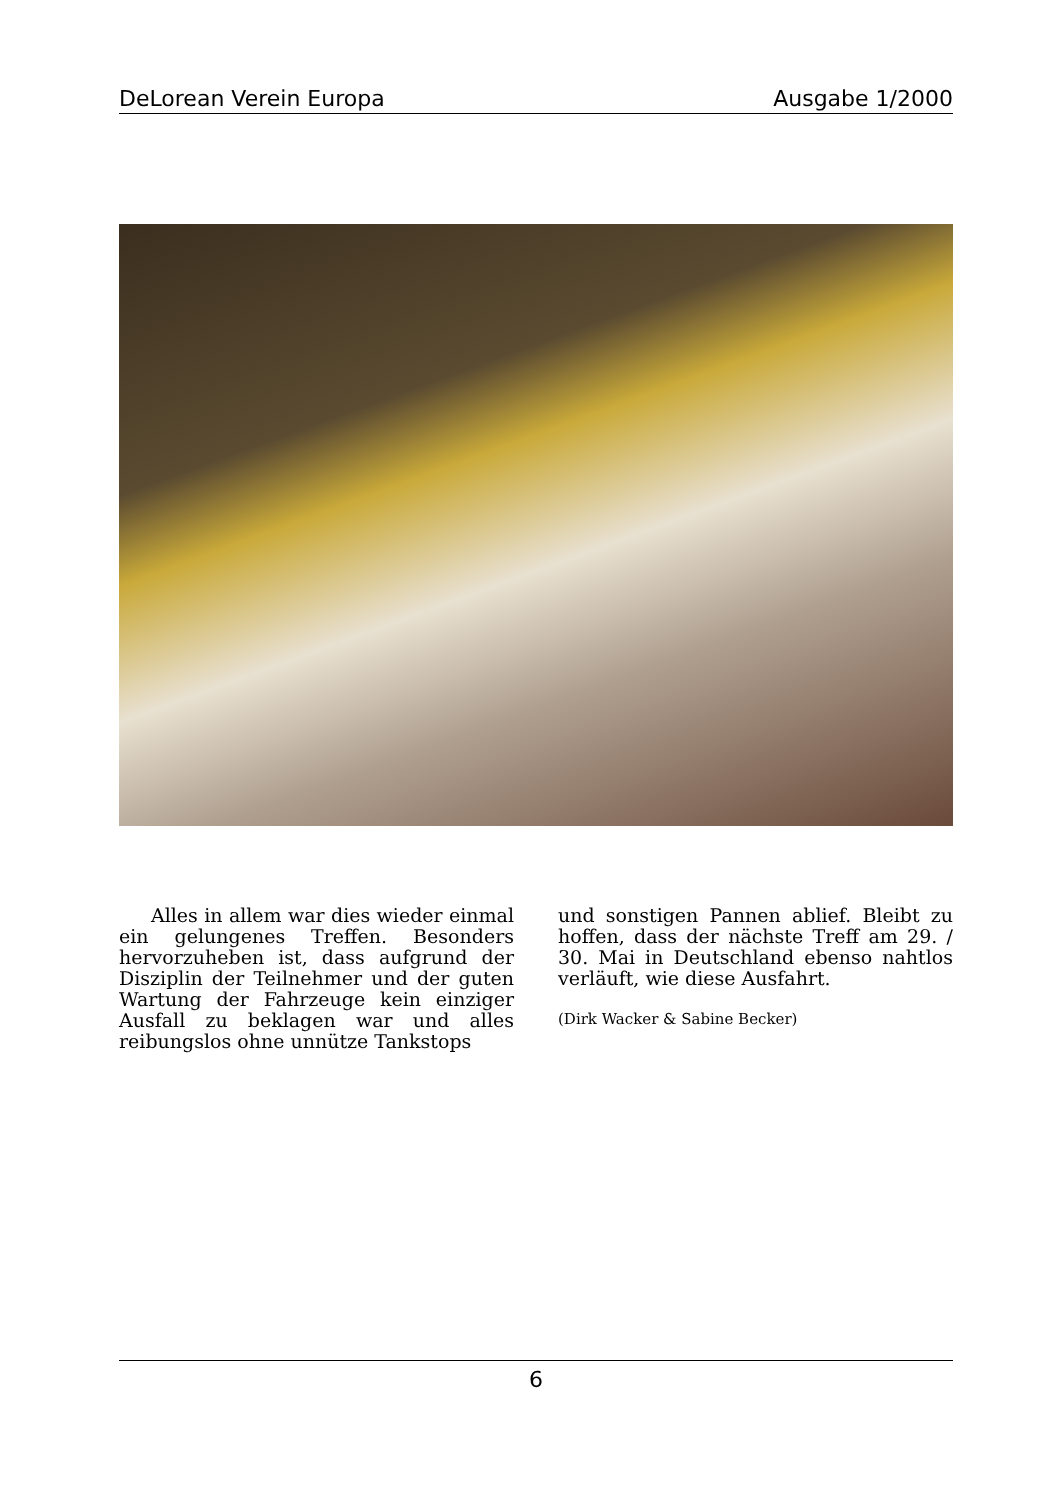DeLorean Verein Europa Ausgabe 1/2000
Alles in allem war dies wieder einmal ein gelungenes Treffen. Besonders hervorzuheben ist, dass aufgrund der Disziplin der Teilnehmer und der guten Wartung der Fahrzeuge kein einziger Ausfall zu beklagen war und alles reibungslos ohne unnütze Tankstops
und sonstigen Pannen ablief. Bleibt zu hoffen, dass der nächste Treff am 29. / 30. Mai in Deutschland ebenso nahtlos verläuft, wie diese Ausfahrt.
(Dirk Wacker & Sabine Becker)
6